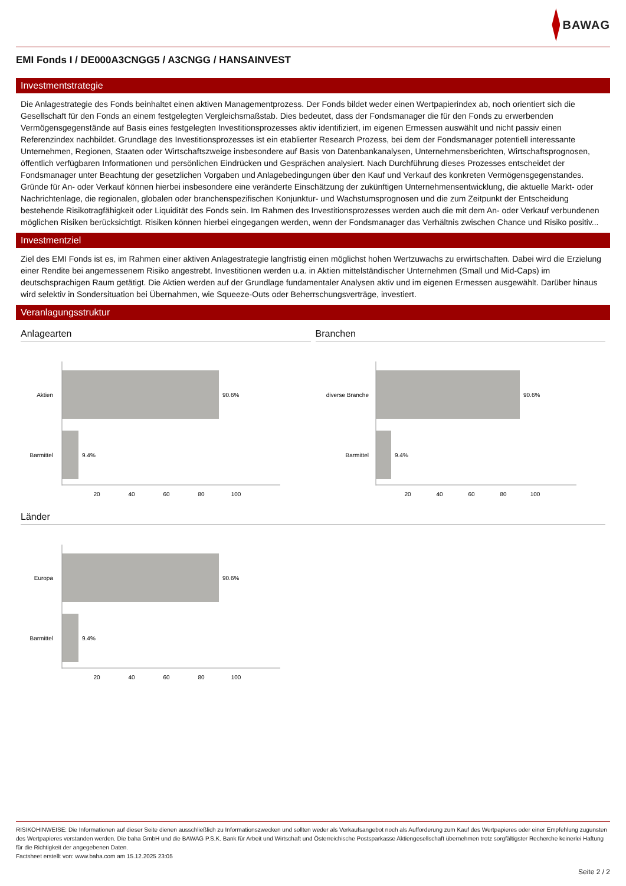BAWAG
EMI Fonds I / DE000A3CNGG5 / A3CNGG / HANSAINVEST
Investmentstrategie
Die Anlagestrategie des Fonds beinhaltet einen aktiven Managementprozess. Der Fonds bildet weder einen Wertpapierindex ab, noch orientiert sich die Gesellschaft für den Fonds an einem festgelegten Vergleichsmaßstab. Dies bedeutet, dass der Fondsmanager die für den Fonds zu erwerbenden Vermögensgegenstände auf Basis eines festgelegten Investitionsprozesses aktiv identifiziert, im eigenen Ermessen auswählt und nicht passiv einen Referenzindex nachbildet. Grundlage des Investitionsprozesses ist ein etablierter Research Prozess, bei dem der Fondsmanager potentiell interessante Unternehmen, Regionen, Staaten oder Wirtschaftszweige insbesondere auf Basis von Datenbankanalysen, Unternehmensberichten, Wirtschaftsprognosen, öffentlich verfügbaren Informationen und persönlichen Eindrücken und Gesprächen analysiert. Nach Durchführung dieses Prozesses entscheidet der Fondsmanager unter Beachtung der gesetzlichen Vorgaben und Anlagebedingungen über den Kauf und Verkauf des konkreten Vermögensgegenstandes. Gründe für An- oder Verkauf können hierbei insbesondere eine veränderte Einschätzung der zukünftigen Unternehmensentwicklung, die aktuelle Markt- oder Nachrichtenlage, die regionalen, globalen oder branchenspezifischen Konjunktur- und Wachstumsprognosen und die zum Zeitpunkt der Entscheidung bestehende Risikotragfähigkeit oder Liquidität des Fonds sein. Im Rahmen des Investitionsprozesses werden auch die mit dem An- oder Verkauf verbundenen möglichen Risiken berücksichtigt. Risiken können hierbei eingegangen werden, wenn der Fondsmanager das Verhältnis zwischen Chance und Risiko positiv...
Investmentziel
Ziel des EMI Fonds ist es, im Rahmen einer aktiven Anlagestrategie langfristig einen möglichst hohen Wertzuwachs zu erwirtschaften. Dabei wird die Erzielung einer Rendite bei angemessenem Risiko angestrebt. Investitionen werden u.a. in Aktien mittelständischer Unternehmen (Small und Mid-Caps) im deutschsprachigen Raum getätigt. Die Aktien werden auf der Grundlage fundamentaler Analysen aktiv und im eigenen Ermessen ausgewählt. Darüber hinaus wird selektiv in Sondersituation bei Übernahmen, wie Squeeze-Outs oder Beherrschungsverträge, investiert.
Veranlagungsstruktur
Anlagearten
Aktien
Barmittel
90.6%
9.4%
20
40
60
80
100
Branchen
diverse Branche
Barmittel
90.6%
9.4%
20
40
60
80
100
Länder
Europa
Barmittel
90.6%
9.4%
20
40
60
80
100
RISIKOHINWEISE: Die Informationen auf dieser Seite dienen ausschließlich zu Informationszwecken und sollten weder als Verkaufsangebot noch als Aufforderung zum Kauf des Wertpapieres oder einer Empfehlung zugunsten des Wertpapieres verstanden werden. Die baha GmbH und die BAWAG P.S.K. Bank für Arbeit und Wirtschaft und Österreichische Postsparkasse Aktiengesellschaft übernehmen trotz sorgfältigster Recherche keinerlei Haftung für die Richtigkeit der angegebenen Daten.
Factsheet erstellt von: www.baha.com am 15.12.2025 23:05
Seite 2 / 2